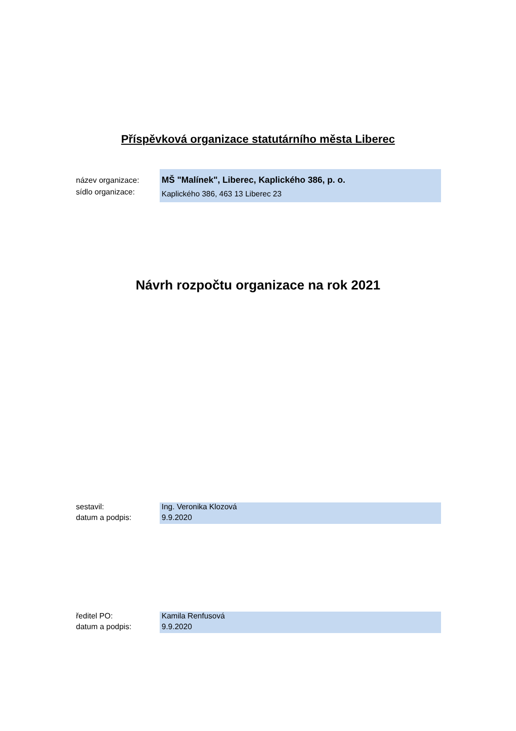Příspěvková organizace statutárního města Liberec
název organizace:
MŠ "Malínek", Liberec, Kaplického 386, p. o.
sídlo organizace:
Kaplického 386, 463 13 Liberec 23
Návrh rozpočtu organizace na rok 2021
sestavil:
Ing. Veronika Klozová
datum a podpis:
9.9.2020
ředitel PO:
Kamila Renfusová
datum a podpis:
9.9.2020